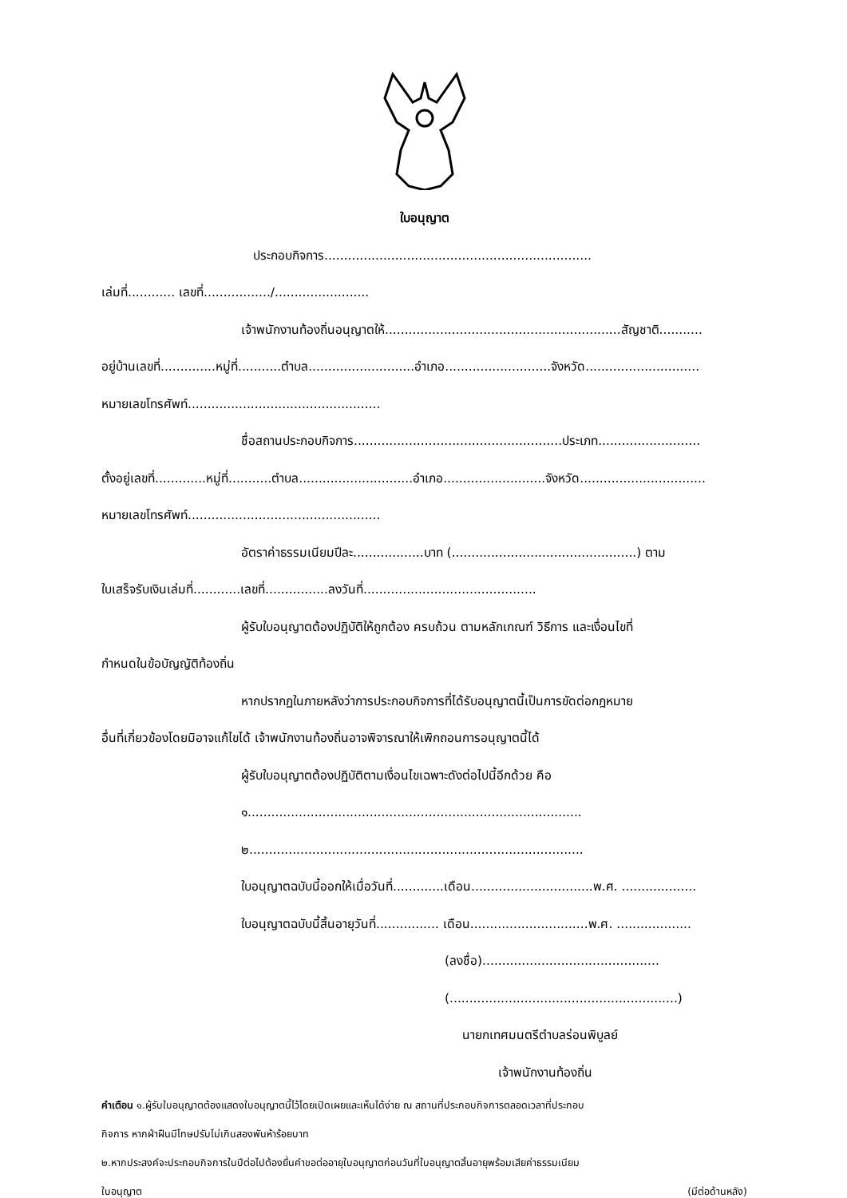ใบอนุญาต
ประกอบกิจการ....................................................................
เล่มที่............ เลขที่................./........................
เจ้าพนักงานท้องถิ่นอนุญาตให้............................................................สัญชาติ...........
อยู่บ้านเลขที่..............หมู่ที่...........ตำบล...........................อำเภอ...........................จังหวัด.............................
หมายเลขโทรศัพท์.................................................
ชื่อสถานประกอบกิจการ.....................................................ประเภท..........................
ตั้งอยู่เลขที่.............หมู่ที่...........ตำบล.............................อำเภอ..........................จังหวัด................................
หมายเลขโทรศัพท์.................................................
อัตราค่าธรรมเนียมปีละ..................บาท (...............................................) ตาม
ใบเสร็จรับเงินเล่มที่............เลขที่................ลงวันที่............................................
ผู้รับใบอนุญาตต้องปฏิบัติให้ถูกต้อง ครบถ้วน ตามหลักเกณฑ์ วิธีการ และเงื่อนไขที่
กำหนดในข้อบัญญัติท้องถิ่น
หากปรากฏในภายหลังว่าการประกอบกิจการที่ได้รับอนุญาตนี้เป็นการขัดต่อกฎหมาย
อื่นที่เกี่ยวข้องโดยมิอาจแก้ไขได้ เจ้าพนักงานท้องถิ่นอาจพิจารณาให้เพิกถอนการอนุญาตนี้ได้
ผู้รับใบอนุญาตต้องปฏิบัติตามเงื่อนไขเฉพาะดังต่อไปนี้อีกด้วย คือ
๑.....................................................................................
๒.....................................................................................
ใบอนุญาตฉบับนี้ออกให้เมื่อวันที่.............เดือน...............................พ.ศ. ...................
ใบอนุญาตฉบับนี้สิ้นอายุวันที่................ เดือน..............................พ.ศ. ...................
(ลงชื่อ).............................................
(..........................................................)
นายกเทศมนตรีตำบลร่อนพิบูลย์
เจ้าพนักงานท้องถิ่น
คำเตือน ๑.ผู้รับใบอนุญาตต้องแสดงใบอนุญาตนี้ไว้โดยเปิดเผยและเห็นได้ง่าย ณ สถานที่ประกอบกิจการตลอดเวลาที่ประกอบ
กิจการ หากฝ่าฝืนมีโทษปรับไม่เกินสองพันห้าร้อยบาท
๒.หากประสงค์จะประกอบกิจการในปีต่อไปต้องยื่นคำขอต่ออายุใบอนุญาตก่อนวันที่ใบอนุญาตสิ้นอายุพร้อมเสียค่าธรรมเนียม
ใบอนุญาต (มีต่อด้านหลัง)